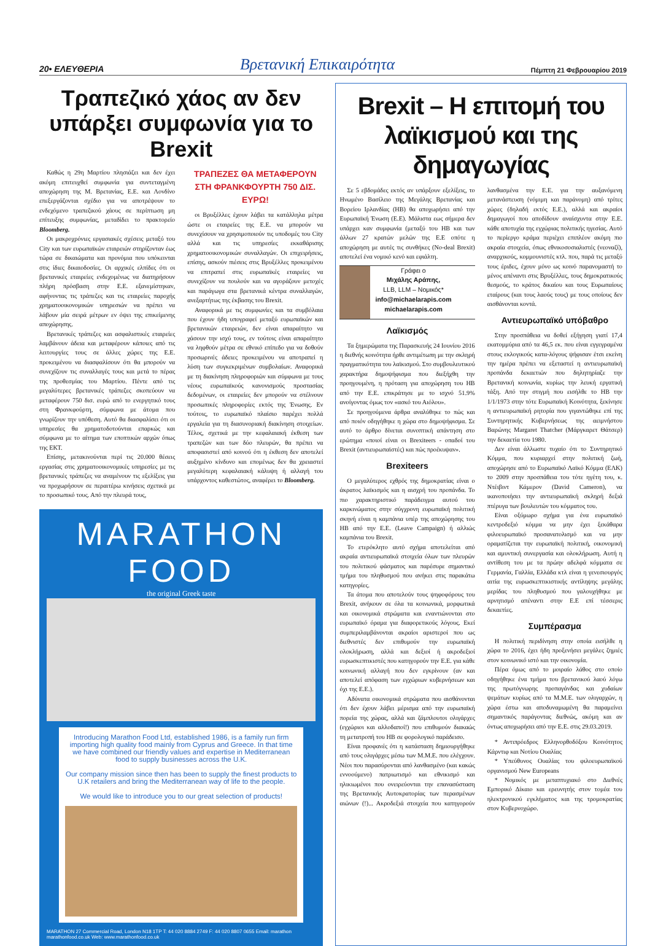20• ΕΛΕΥΘΕΡΙΑ Βρετανική Επικαιρότητα Πέμπτη 21 Φεβρουαρίου 2019
Τραπεζικό χάος αν δεν υπάρξει συμφωνία για το Brexit
Καθώς η 29η Μαρτίου πλησιάζει και δεν έχει ακόμη επιτευχθεί συμφωνία για συντεταγμένη αποχώρηση της Μ. Βρετανίας, Ε.Ε. και Λονδίνο επεξεργάζονται σχέδιο για να αποτρέψουν το ενδεχόμενο τραπεζικού χάους σε περίπτωση μη επίτευξης συμφωνίας, μεταδίδει το πρακτορείο Bloomberg.
Οι μακροχρόνιες εργασιακές σχέσεις μεταξύ του City και των ευρωπαϊκών εταιρειών στηρίζονταν έως τώρα σε δικαιώματα και προνόμια που υπόκεινται στις ίδιες δικαιοδοσίες. Οι αρχικές ελπίδες ότι οι βρετανικές εταιρείες ενδεχομένως να διατηρήσουν πλήρη πρόσβαση στην Ε.Ε. εξανεμίστηκαν, αφήνοντας τις τράπεζες και τις εταιρείες παροχής χρηματοοικονομικών υπηρεσιών να πρέπει να λάβουν μία σειρά μέτρων εν όψει της επικείμενης αποχώρησης.
Βρετανικές τράπεζες και ασφαλιστικές εταιρείες λαμβάνουν άδεια και μεταφέρουν κάποιες από τις λειτουργίες τους σε άλλες χώρες της Ε.Ε. προκειμένου να διασφαλίσουν ότι θα μπορούν να συνεχίζουν τις συναλλαγές τους και μετά το πέρας της προθεσμίας του Μαρτίου. Πέντε από τις μεγαλύτερες βρετανικές τράπεζες σκοπεύουν να μεταφέρουν 750 δισ. ευρώ από το ενεργητικό τους στη Φρανκφούρτη, σύμφωνα με άτομα που γνωρίζουν την υπόθεση. Αυτό θα διασφαλίσει ότι οι υπηρεσίες θα χρηματοδοτούνται επαρκώς και σύμφωνα με το αίτημα των εποπτικών αρχών όπως της ΕΚΤ.
Επίσης, μετακινούνται περί τις 20.000 θέσεις εργασίας στις χρηματοοικονομικές υπηρεσίες με τις βρετανικές τράπεζες να αναμένουν τις εξελίξεις για να προχωρήσουν σε περαιτέρω κινήσεις σχετικά με το προσωπικό τους. Από την πλευρά τους,
ΤΡΑΠΕΖΕΣ ΘΑ ΜΕΤΑΦΕΡΟΥΝ ΣΤΗ ΦΡΑΝΚΦΟΥΡΤΗ 750 ΔΙΣ. ΕΥΡΩ!
οι Βρυξέλλες έχουν λάβει τα κατάλληλα μέτρα ώστε οι εταιρείες της Ε.Ε. να μπορούν να συνεχίσουν να χρησιμοποιούν τις υποδομές του City αλλά και τις υπηρεσίες εκκαθάρισης χρηματοοικονομικών συναλλαγών. Οι επιχειρήσεις, επίσης, ασκούν πιέσεις στις Βρυξέλλες προκειμένου να επιτραπεί στις ευρωπαϊκές εταιρείες να συνεχίζουν να πουλούν και να αγοράζουν μετοχές και παράγωγα στα βρετανικά κέντρα συναλλαγών, ανεξαρτήτως της έκβασης του Brexit.
Αναφορικά με τις συμφωνίες και τα συμβόλαια που έχουν ήδη υπογραφεί μεταξύ ευρωπαϊκών και βρετανικών εταιρειών, δεν είναι απαραίτητο να χάσουν την ισχύ τους, εν τούτοις είναι απαραίτητο να ληφθούν μέτρα σε εθνικό επίπεδο για να δοθούν προσωρινές άδειες προκειμένου να αποτραπεί η λύση των συγκεκριμένων συμβολαίων. Αναφορικά με τη διακίνηση πληροφοριών και σύμφωνα με τους νέους ευρωπαϊκούς κανονισμούς προστασίας δεδομένων, οι εταιρείες δεν μπορούν να στέλνουν προσωπικές πληροφορίες εκτός της Ένωσης. Εν τούτοις, το ευρωπαϊκό πλαίσιο παρέχει πολλά εργαλεία για τη διασυνοριακή διακίνηση στοιχείων. Τέλος, σχετικά με την κεφαλαιακή έκθεση των τραπεζών και των δύο πλευρών, θα πρέπει να αποφασιστεί από κοινού ότι η έκθεση δεν αποτελεί αυξημένο κίνδυνο και επομένως δεν θα χρειαστεί μεγαλύτερη κεφαλαιακή κάλυψη ή αλλαγή του υπάρχοντος καθεστώτος, αναφέρει το Bloomberg.
MARATHON FOOD
the original Greek taste
Introducing Marathon Food Ltd, established 1986, is a family run firm importing high quality food mainly from Cyprus and Greece. In that time we have combined our friendly values and expertise in Mediterranean food to supply businesses across the U.K.
Our company mission since then has been to supply the finest products to U.K retailers and bring the Mediterranean way of life to the people.
We would like to introduce you to our great selection of products!
MARATHON 27 Commercial Road, London N18 1TP T: 44 020 8884 2749 F: 44 020 8807 0655 Email: marathon marathonfood.co.uk Web: www.marathonfood.co.uk
Brexit – Η επιτομή του λαϊκισμού και της δημαγωγίας
Σε 5 εβδομάδες εκτός αν υπάρξουν εξελίξεις, το Ηνωμένο Βασίλειο της Μεγάλης Βρετανίας και Βορείου Ιρλανδίας (ΗΒ) θα αποχωρήσει από την Ευρωπαϊκή Ένωση (Ε.Ε). Μάλιστα εως σήμερα δεν υπάρχει καν συμφωνία (μεταξύ του ΗΒ και των άλλων 27 κρατών μελών της Ε.Ε οπότε η αποχώρηση με αυτές τις συνθήκες (No-deal Brexit) αποτελεί ένα νομικό κενό και εφιάλτη.
Γράφει ο
Μιχάλης Αράπης,
LLB, LLM – Νομικός*
info@michaelarapis.com
michaelarapis.com
Λαϊκισμός
Τα ξημερώματα της Παρασκευής 24 Ιουνίου 2016 η διεθνής κοινότητα ήρθε αντιμέτωπη με την σκληρή πραγματικότητα του λαϊκισμού. Στο συμβουλευτικού χαρακτήρα δημοψήφισμα που διεξήχθη την προηγουμένη, η πρόταση για αποχώρηση του ΗΒ από την Ε.Ε. επικράτησε με το ισχνό 51.9% ανοίγοντας όμως τον «ασκό του Αιόλου».
Σε προηγούμενα άρθρα αναλύθηκε το πώς και από ποιόν οδηγήθηκε η χώρα στο δημοψήφισμα. Σε αυτό το άρθρο δίνεται συνοπτική απάντηση στο ερώτημα «ποιοί είναι οι Brexiteers - οπαδοί του Brexit (αντιευρωπαϊστές) και πώς προέκυψαν».
Brexiteers
Ο μεγαλύτερος εχθρός της δημοκρατίας είναι ο άκρατος λαϊκισμός και η αισχρή του προπάνδα. Το πιο χαρακτηριστικό παράδειγμα αυτού του καρκινώματος στην σύγχρονη ευρωπαϊκή πολιτική σκηνή είναι η καμπάνια υπέρ της αποχώρησης του ΗΒ από την Ε.Ε. (Leave Campaign) ή αλλιώς καμπάνια του Brexit.
Το ετερόκλητο αυτό σχήμα αποτελείται από ακραία αντιευρωπαϊκά στοιχεία όλων των πλευρών του πολιτικού φάσματος και παρέσυρε σημαντικό τμήμα του πληθυσμού που ανήκει στις παρακάτω κατηγορίες.
Τα άτομα που αποτελούν τους ψηφοφόρους του Brexit, ανήκουν σε όλα τα κοινωνικά, μορφωτικά και οικονομικά στρώματα και εναντιώνονται στο ευρωπαϊκό όραμα για διαφορετικούς λόγους. Εκεί συμπεριλαμβάνονται ακραίοι αριστεροί που ως διεθνιστές δεν επιθυμούν την ευρωπαϊκή ολοκλήρωση, αλλά και δεξιοί ή ακροδεξιοί ευρωσκεπτικιστές που κατηγορούν την Ε.Ε. για κάθε κοινωνική αλλαγή που δεν εγκρίνουν (αν και αποτελεί απόφαση των εγχώριων κυβερνήσεων και όχι της Ε.Ε.).
Αδύνατα οικονομικά στρώματα που αισθάνονται ότι δεν έχουν λάβει μέρισμα από την ευρωπαϊκή πορεία της χώρας, αλλά και ζάμπλουτοι ολιγάρχες (εγχώριοι και αλλοδαποί!) που επιθυμούν διακαώς τη μετατροπή του ΗΒ σε φορολογικό παράδεισο.
Είναι προφανές ότι η κατάσταση δημιουργήθηκε από τους ολιγάρχες μέσω των Μ.Μ.Ε. που ελέγχουν. Νέοι που παρασύρονται από λανθασμένο (και κακώς εννοούμενο) πατριωτισμό και εθνικισμό και ηλικιωμένοι που ονειρεύονται την επανασύσταση της Βρετανικής Αυτοκρατορίας των περασμένων αιώνων (!)... Ακροδεξιά στοιχεία που κατηγορούν λανθασμένα την Ε.Ε. για την αυξανόμενη μετανάστευση (νόμιμη και παράνομη) από τρίτες χώρες (δηλαδή εκτός Ε.Ε.), αλλά και ακραίοι δημαγωγοί που αποδίδουν αναίσχυντα στην Ε.Ε. κάθε αποτυχία της εγχώριας πολιτικής ηγεσίας. Αυτό το περίεργο κράμα περιέχει επιπλέον ακόμη πιο ακραία στοιχεία, όπως εθνικοσοσιαλιστές (νεοναζί), αναρχικούς, κομμουνιστές κτλ. που, παρά τις μεταξύ τους έριδες, έχουν μόνο ως κοινό παρανομαστή το μένος απέναντι στις Βρυξέλλες, τους δημοκρατικούς θεσμούς, το κράτος δικαίου και τους Ευρωπαίους εταίρους (και τους λαούς τους) με τους οποίους δεν αισθάνονται κοντά.
Αντιευρωπαϊκό υπόβαθρο
Στην προσπάθεια να δοθεί εξήγηση γιατί 17,4 εκατομμύρια από τα 46,5 εκ. που είναι εγγεγραμένα στους εκλογικούς κατα-λόγους ψήφισαν έτσι εκείνη την ημέρα πρέπει να εξεταστεί η αντιευρωπαϊκή προπάνδα δεκαετιών που δηλητηρίαζε την Βρετανική κοινωνία, κυρίως την λευκή εργατική τάξη. Από την στιγμή που εισήλθε το ΗΒ την 1/1/1973 στην τότε Ευρωπαϊκή Κοινότητα, ξεκίνησε η αντιευρωπαϊκή ρητορία που γιγαντώθηκε επί της Συντηρητικής Κυβερνήσεως της αειμνήστου Βαρώνης Margaret Thatcher (Μάργκαρετ Θάτσερ) την δεκαετία του 1980.
Δεν είναι άλλωστε τυχαίο ότι το Συντηρητικό Κόμμα, που κυριαρχεί στην πολιτική ζωή, αποχώρησε από το Ευρωπαϊκό Λαϊκό Κόμμα (ΕΛΚ) το 2009 στην προσπάθεια του τότε ηγέτη του, κ. Ντέιβιντ Κάμερον (David Cameron), να ικανοποιήσει την αντιευρωπαϊκή σκληρή δεξιά πτέρυγα των βουλευτών του κόμματος του.
Είναι οξύμωρο σχήμα για ένα ευρωπαϊκό κεντροδεξιό κόμμα να μην έχει ξεκάθαρα φιλοευρωπαϊκό προσανατολισμό και να μην οραματίζεται την ευρωπαϊκή πολιτική, οικονομική και αμυντική συνεργασία και ολοκλήρωση. Αυτή η αντίθεση του με τα πρώην αδελφά κόμματα σε Γερμανία, Γαλλία, Ελλάδα κτλ είναι η γενεσιουργός αιτία της ευρωσκεπτικιστικής αντίληψης μεγάλης μερίδας του πληθυσμού που γαλουχήθηκε με αρνητισμό απέναντι στην Ε.Ε επί τέσσερις δεκαετίες.
Συμπέρασμα
Η πολιτική περιδίνηση στην οποία εισήλθε η χώρα το 2016, έχει ήδη προξενήσει μεγάλες ζημιές στον κοινωνικό ιστό και την οικονομία.
Πέρα όμως από το μοιραίο λάθος στο οποίο οδηγήθηκε ένα τμήμα του βρετανικού λαού λόγω της πρωτόγνωρης προπαγάνδας και χυδαίων ψεμάτων κυρίως από τα Μ.Μ.Ε. των ολιγαρχών, η χώρα έστω και αποδυναμωμένη θα παραμείνει σημαντικός παράγοντας διεθνώς, ακόμη και αν όντως αποχωρήσει από την Ε.Ε. στις 29.03.2019.
* Αντιπρόεδρος Ελληνορθοδόξου Κοινότητος Κάρντιφ και Νοτίου Ουαλίας
* Υπεύθυνος Ουαλίας του φιλοευρωπαϊκού οργανισμού New Europeans
* Νομικός με μεταπτυχιακό στο Διεθνές Εμπορικό Δίκαιο και ερευνητής στον τομέα του ηλεκτρονικού εγκλήματος και της τρομοκρατίας στον Κυβερνοχώρο.